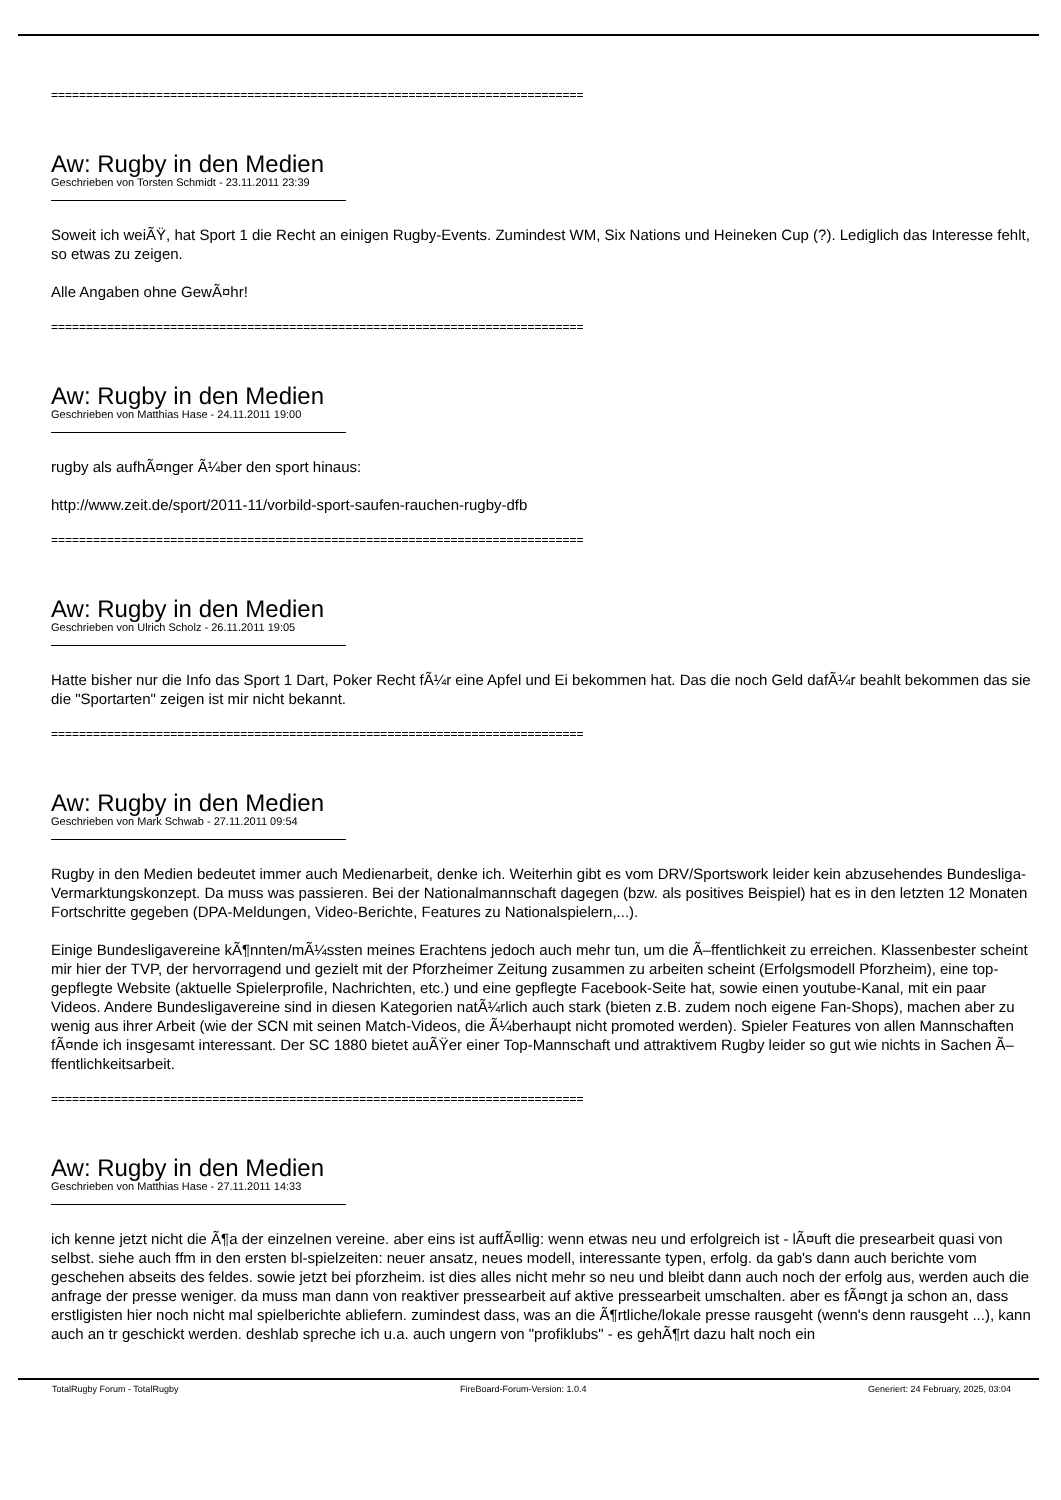============================================================================
Aw: Rugby in den Medien
Geschrieben von Torsten Schmidt - 23.11.2011 23:39
Soweit ich weiÃŸ, hat Sport 1 die Recht an einigen Rugby-Events. Zumindest WM, Six Nations und Heineken Cup (?). Lediglich das Interesse fehlt, so etwas zu zeigen.
Alle Angaben ohne GewÃ¤hr!
============================================================================
Aw: Rugby in den Medien
Geschrieben von Matthias Hase - 24.11.2011 19:00
rugby als aufhÃ¤nger Ã¼ber den sport hinaus:
http://www.zeit.de/sport/2011-11/vorbild-sport-saufen-rauchen-rugby-dfb
============================================================================
Aw: Rugby in den Medien
Geschrieben von Ulrich Scholz - 26.11.2011 19:05
Hatte bisher nur die Info das Sport 1 Dart, Poker Recht fÃ¼r eine Apfel und Ei bekommen hat. Das die noch Geld dafÃ¼r beahlt bekommen das sie die "Sportarten" zeigen ist mir nicht bekannt.
============================================================================
Aw: Rugby in den Medien
Geschrieben von Mark Schwab - 27.11.2011 09:54
Rugby in den Medien bedeutet immer auch Medienarbeit, denke ich. Weiterhin gibt es vom DRV/Sportswork leider kein abzusehendes Bundesliga-Vermarktungskonzept. Da muss was passieren. Bei der Nationalmannschaft dagegen (bzw. als positives Beispiel) hat es in den letzten 12 Monaten Fortschritte gegeben (DPA-Meldungen, Video-Berichte, Features zu Nationalspielern,...).
Einige Bundesligavereine kÃ¶nnten/mÃ¼ssten meines Erachtens jedoch auch mehr tun, um die Ã–ffentlichkeit zu erreichen. Klassenbester scheint mir hier der TVP, der hervorragend und gezielt mit der Pforzheimer Zeitung zusammen zu arbeiten scheint (Erfolgsmodell Pforzheim), eine top-gepflegte Website (aktuelle Spielerprofile, Nachrichten, etc.) und eine gepflegte Facebook-Seite hat, sowie einen youtube-Kanal, mit ein paar Videos. Andere Bundesligavereine sind in diesen Kategorien natÃ¼rlich auch stark (bieten z.B. zudem noch eigene Fan-Shops), machen aber zu wenig aus ihrer Arbeit (wie der SCN mit seinen Match-Videos, die Ã¼berhaupt nicht promoted werden). Spieler Features von allen Mannschaften fÃ¤nde ich insgesamt interessant. Der SC 1880 bietet auÃŸer einer Top-Mannschaft und attraktivem Rugby leider so gut wie nichts in Sachen Ã–ffentlichkeitsarbeit.
============================================================================
Aw: Rugby in den Medien
Geschrieben von Matthias Hase - 27.11.2011 14:33
ich kenne jetzt nicht die Ã¶a der einzelnen vereine. aber eins ist auffÃ¤llig: wenn etwas neu und erfolgreich ist - lÃ¤uft die presearbeit quasi von selbst. siehe auch ffm in den ersten bl-spielzeiten: neuer ansatz, neues modell, interessante typen, erfolg. da gab's dann auch berichte vom geschehen abseits des feldes. sowie jetzt bei pforzheim. ist dies alles nicht mehr so neu und bleibt dann auch noch der erfolg aus, werden auch die anfrage der presse weniger. da muss man dann von reaktiver pressearbeit auf aktive pressearbeit umschalten. aber es fÃ¤ngt ja schon an, dass erstligisten hier noch nicht mal spielberichte abliefern. zumindest dass, was an die Ã¶rtliche/lokale presse rausgeht (wenn's denn rausgeht ...), kann auch an tr geschickt werden. deshlab spreche ich u.a. auch ungern von "profiklubs" - es gehÃ¶rt dazu halt noch ein
TotalRugby Forum - TotalRugby FireBoard-Forum-Version: 1.0.4 Generiert: 24 February, 2025, 03:04